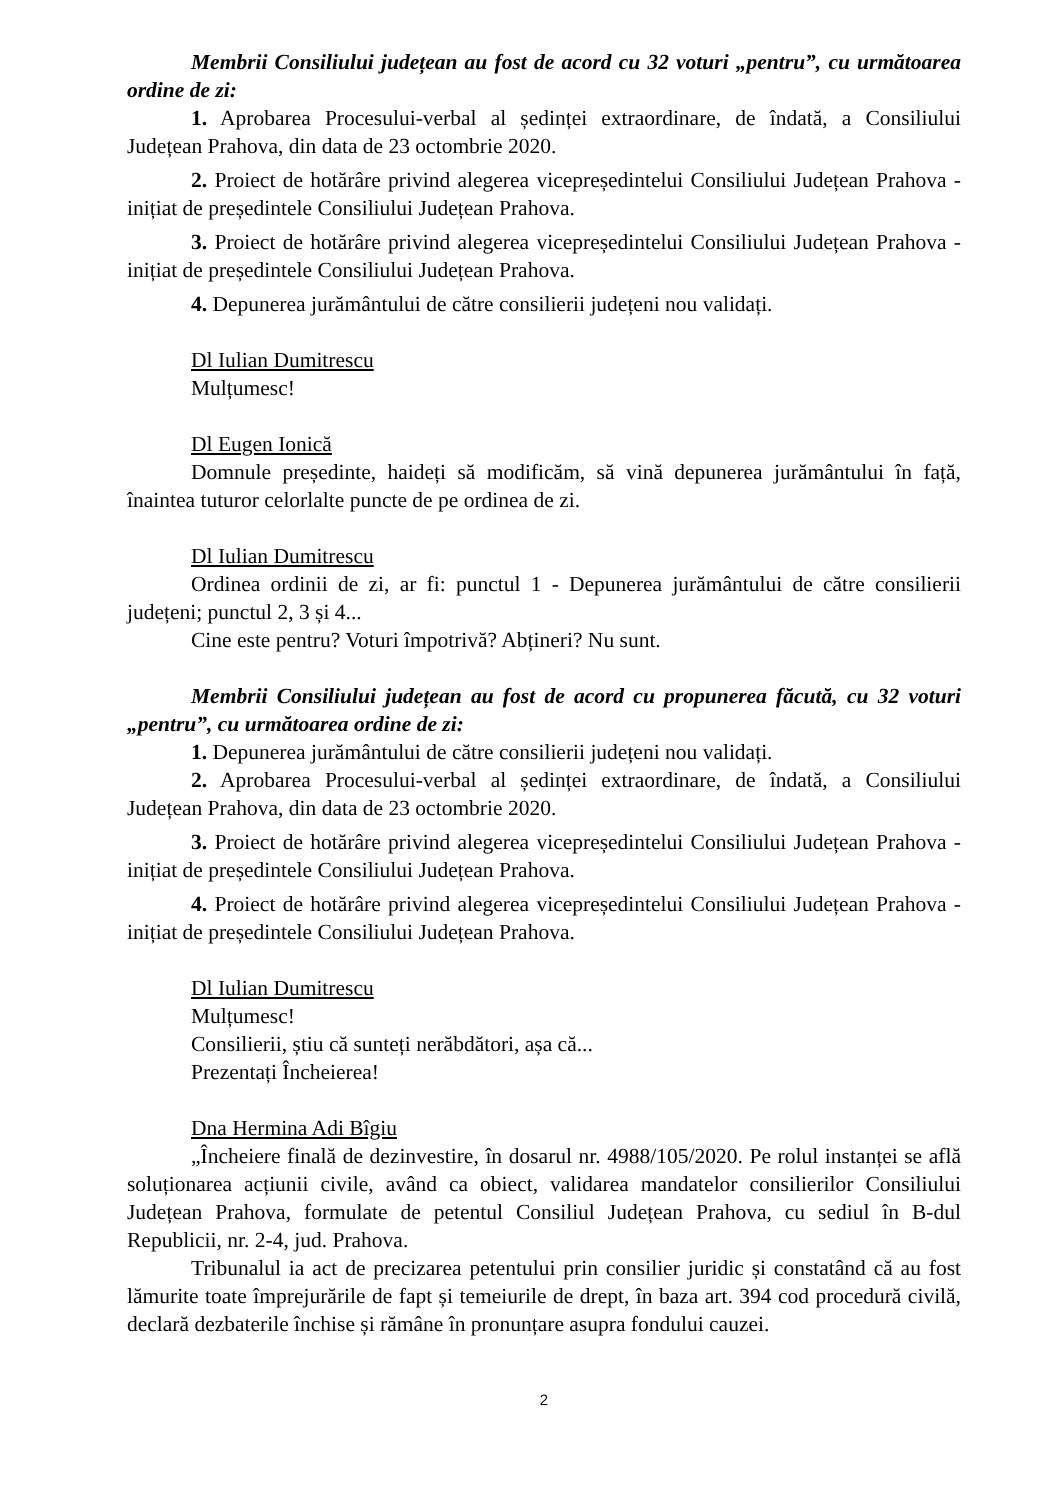Membrii Consiliului județean au fost de acord cu 32 voturi „pentru”, cu următoarea ordine de zi:
1. Aprobarea Procesului-verbal al ședinței extraordinare, de îndată, a Consiliului Județean Prahova, din data de 23 octombrie 2020.
2. Proiect de hotărâre privind alegerea vicepreședintelui Consiliului Județean Prahova - inițiat de președintele Consiliului Județean Prahova.
3. Proiect de hotărâre privind alegerea vicepreședintelui Consiliului Județean Prahova - inițiat de președintele Consiliului Județean Prahova.
4. Depunerea jurământului de către consilierii județeni nou validați.
Dl Iulian Dumitrescu
Mulțumesc!
Dl Eugen Ionică
Domnule președinte, haideți să modificăm, să vină depunerea jurământului în față, înaintea tuturor celorlalte puncte de pe ordinea de zi.
Dl Iulian Dumitrescu
Ordinea ordinii de zi, ar fi: punctul 1 - Depunerea jurământului de către consilierii județeni; punctul 2, 3 și 4...
Cine este pentru? Voturi împotrivă? Abțineri? Nu sunt.
Membrii Consiliului județean au fost de acord cu propunerea făcută, cu 32 voturi „pentru”, cu următoarea ordine de zi:
1. Depunerea jurământului de către consilierii județeni nou validați.
2. Aprobarea Procesului-verbal al ședinței extraordinare, de îndată, a Consiliului Județean Prahova, din data de 23 octombrie 2020.
3. Proiect de hotărâre privind alegerea vicepreședintelui Consiliului Județean Prahova - inițiat de președintele Consiliului Județean Prahova.
4. Proiect de hotărâre privind alegerea vicepreședintelui Consiliului Județean Prahova - inițiat de președintele Consiliului Județean Prahova.
Dl Iulian Dumitrescu
Mulțumesc!
Consilierii, știu că sunteți nerăbdători, așa că...
Prezentați Încheierea!
Dna Hermina Adi Bîgiu
„Încheiere finală de dezinvestire, în dosarul nr. 4988/105/2020. Pe rolul instanței se află soluționarea acțiunii civile, având ca obiect, validarea mandatelor consilierilor Consiliului Județean Prahova, formulate de petentul Consiliul Județean Prahova, cu sediul în B-dul Republicii, nr. 2-4, jud. Prahova.
Tribunalul ia act de precizarea petentului prin consilier juridic și constatând că au fost lămurite toate împrejurările de fapt și temeiurile de drept, în baza art. 394 cod procedură civilă, declară dezbaterile închise și rămâne în pronunțare asupra fondului cauzei.
2